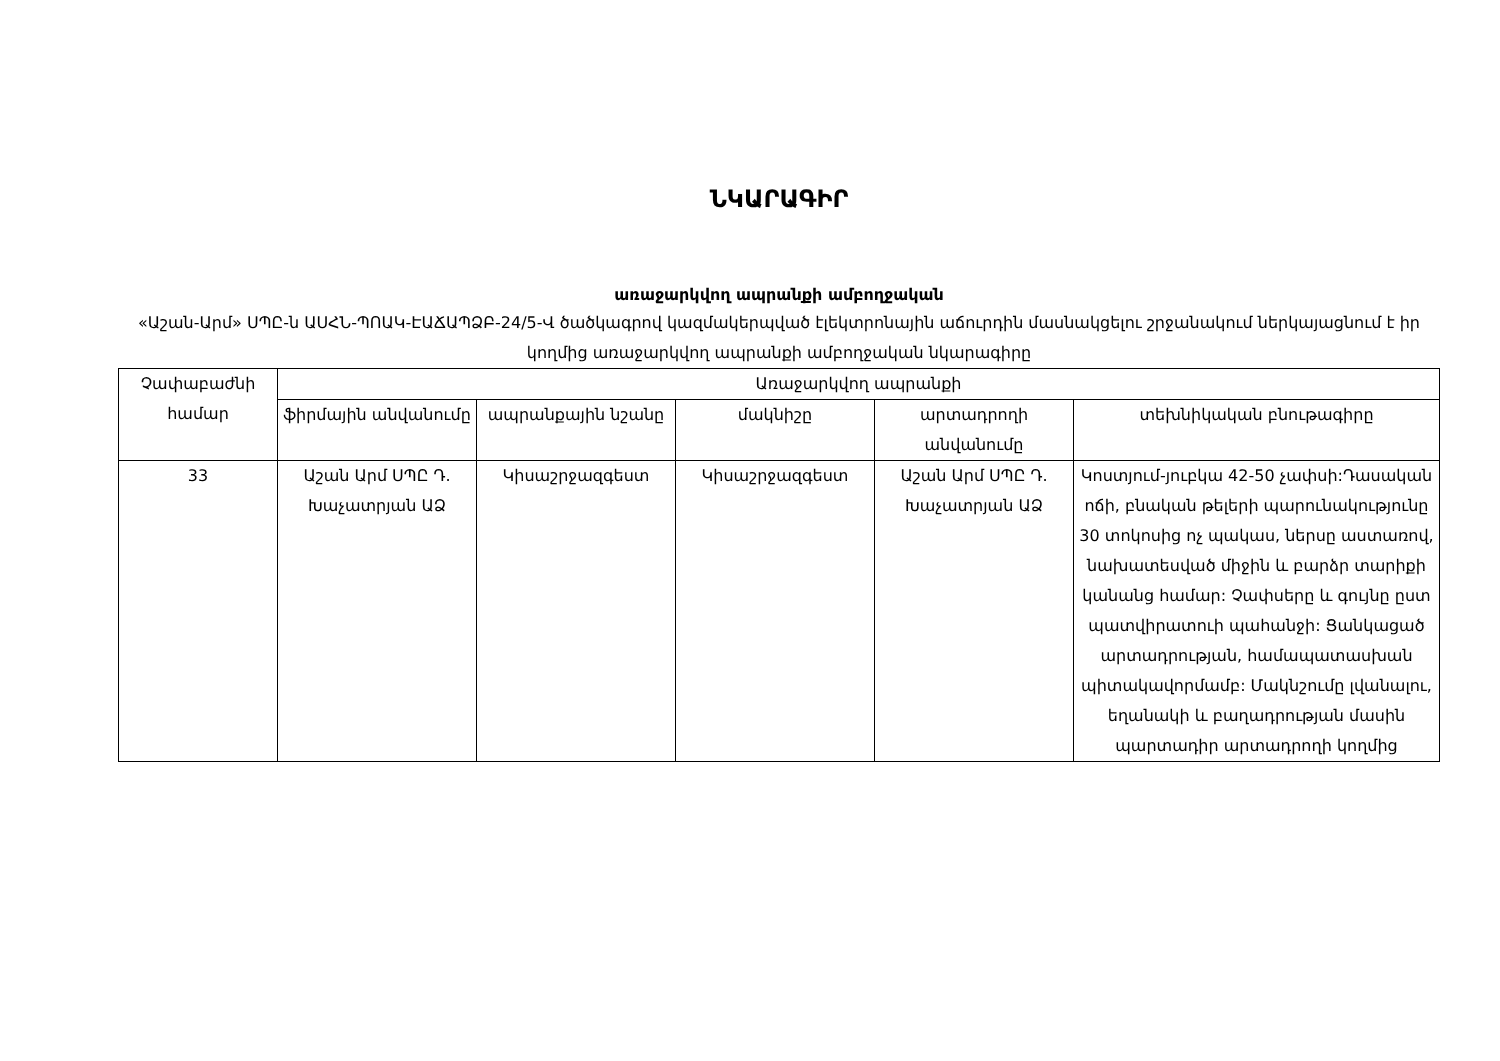ՆԿԱՐԱԳԻՐ
առաջարկվող ապրանքի ամբողջական
«Աշան-Արմ» ՍՊԸ-ն ԱՍՀՆ-ՊՈԱԿ-ԷԱՃԱՊՁԲ-24/5-Վ ծածկագրով կազմակերպված էլեկտրոնային աճուրդին մասնակցելու շրջանակում ներկայացնում է իր կողմից առաջարկվող ապրանքի ամբողջական նկարագիրը
| Չափաբաժնի համար | Առաջարկվող ապրանքի | | | | |
| --- | --- | --- | --- | --- | --- |
| | ֆիրմային անվանումը | ապրանքային նշանը | մակնիշը | արտադրողի անվանումը | տեխնիկական բնութագիրը |
| 33 | Աշան Արմ ՍՊԸ Դ. Խաչատրյան ԱՁ | Կիսաշրջազգեստ | Կիսաշրջազգեստ | Աշան Արմ ՍՊԸ Դ. Խաչատրյան ԱՁ | Կոստյում-յուբկա 42-50 չափսի:Դասական ոճի, բնական թելերի պարունակությունը 30 տոկոսից ոչ պակաս, ներսը աստառով, նախատեսված միջին և բարձր տարիքի կանանց համար: Չափսերը և գույնը ըստ պատվիրատուի պահանջի: Ցանկացած արտադրության, համապատասխան պիտակավորմամբ: Մակնշումը լվանալու, եղանակի և բաղադրության մասին պարտադիր արտադրողի կողմից |